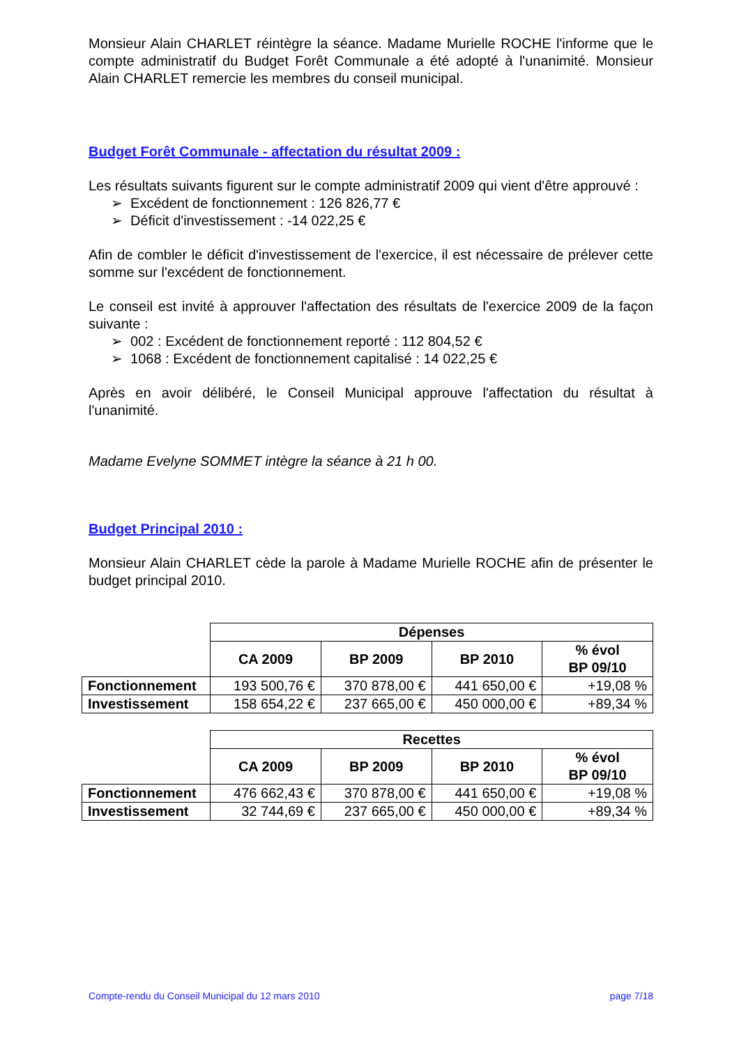Monsieur Alain CHARLET réintègre la séance. Madame Murielle ROCHE l'informe que le compte administratif du Budget Forêt Communale a été adopté à l'unanimité. Monsieur Alain CHARLET remercie les membres du conseil municipal.
Budget Forêt Communale - affectation du résultat 2009 :
Les résultats suivants figurent sur le compte administratif 2009 qui vient d'être approuvé :
➢ Excédent de fonctionnement : 126 826,77 €
➢ Déficit d'investissement : -14 022,25 €
Afin de combler le déficit d'investissement de l'exercice, il est nécessaire de prélever cette somme sur l'excédent de fonctionnement.
Le conseil est invité à approuver l'affectation des résultats de l'exercice 2009 de la façon suivante :
➢ 002 : Excédent de fonctionnement reporté : 112 804,52 €
➢ 1068 : Excédent de fonctionnement capitalisé : 14 022,25 €
Après en avoir délibéré, le Conseil Municipal approuve l'affectation du résultat à l'unanimité.
Madame Evelyne SOMMET intègre la séance à 21 h 00.
Budget Principal 2010 :
Monsieur Alain CHARLET cède la parole à Madame Murielle ROCHE afin de présenter le budget principal 2010.
| | Dépenses | | | |
| | CA 2009 | BP 2009 | BP 2010 | % évol BP 09/10 |
| Fonctionnement | 193 500,76 € | 370 878,00 € | 441 650,00 € | +19,08 % |
| Investissement | 158 654,22 € | 237 665,00 € | 450 000,00 € | +89,34 % |
| | Recettes | | | |
| | CA 2009 | BP 2009 | BP 2010 | % évol BP 09/10 |
| Fonctionnement | 476 662,43 € | 370 878,00 € | 441 650,00 € | +19,08 % |
| Investissement | 32 744,69 € | 237 665,00 € | 450 000,00 € | +89,34 % |
Compte-rendu du Conseil Municipal du 12 mars 2010 page 7/18